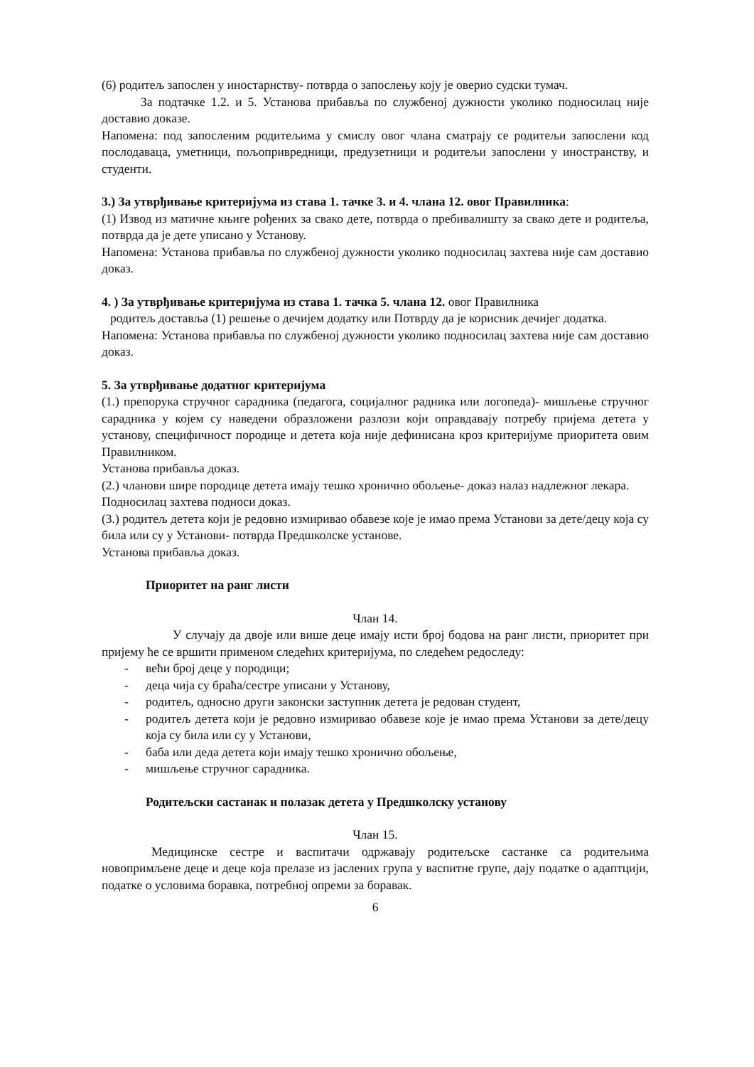(6) родитељ запослен у иностарнству- потврда о запослењу коју је оверио судски тумач.
За подтачке 1.2. и 5. Установа прибавља по службеној дужности уколико подносилац није доставио доказе.
Напомена: под запосленим родитељима у смислу овог члана сматрају се родитељи запослени код послодаваца, уметници, пољопривредници, предузетници и родитељи запослени у иностранству, и студенти.
3.) За утврђивање критеријума из става 1. тачке 3. и 4. члана 12. овог Правилника:
(1) Извод из матичне књиге рођених за свако дете, потврда о пребивалишту за свако дете и родитеља, потврда да је дете уписано у Установу.
Напомена: Установа прибавља по службеној дужности уколико подносилац захтева није сам доставио доказ.
4. ) За утврђивање критеријума из става 1. тачка 5. члана 12. овог Правилника
родитељ доставља (1) решење о дечијем додатку или Потврду да је корисник дечијег додатка.
Напомена: Установа прибавља по службеној дужности уколико подносилац захтева није сам доставио доказ.
5. За утврђивање додатног критеријума
(1.) препорука стручног сарадника (педагога, социјалног радника или логопеда)- мишљење стручног сарадника у којем су наведени образложени разлози који оправдавају потребу пријема детета у установу, специфичност породице и детета која није дефинисана кроз критеријуме приоритета овим Правилником.
Установа прибавља доказ.
(2.) чланови шире породице детета имају тешко хронично обољење- доказ налаз надлежног лекара.
Подносилац захтева подноси доказ.
(3.) родитељ детета који је редовно измиривао обавезе које је имао према Установи за дете/децу која су била или су у Установи- потврда Предшколске установе.
Установа прибавља доказ.
Приоритет на ранг листи
Члан 14.
У случају да двоје или више деце имају исти број бодова на ранг листи, приоритет при пријему ће се вршити применом следећих критеријума, по следећем редоследу:
- већи број деце у породици;
- деца чија су браћа/сестре уписани у Установу,
- родитељ, односно други законски заступник детета је редован студент,
- родитељ детета који је редовно измиривао обавезе које је имао према Установи за дете/децу која су била или су у Установи,
- баба или деда детета који имају тешко хронично обољење,
- мишљење стручног сарадника.
Родитељски састанак и полазак детета у Предшколску установу
Члан 15.
Медицинске сестре и васпитачи одржавају родитељске састанке са родитељима новопримљене деце и деце која прелазе из јаслених група у васпитне групе, дају податке о адаптцији, податке о условима боравка, потребној опреми за боравак.
6